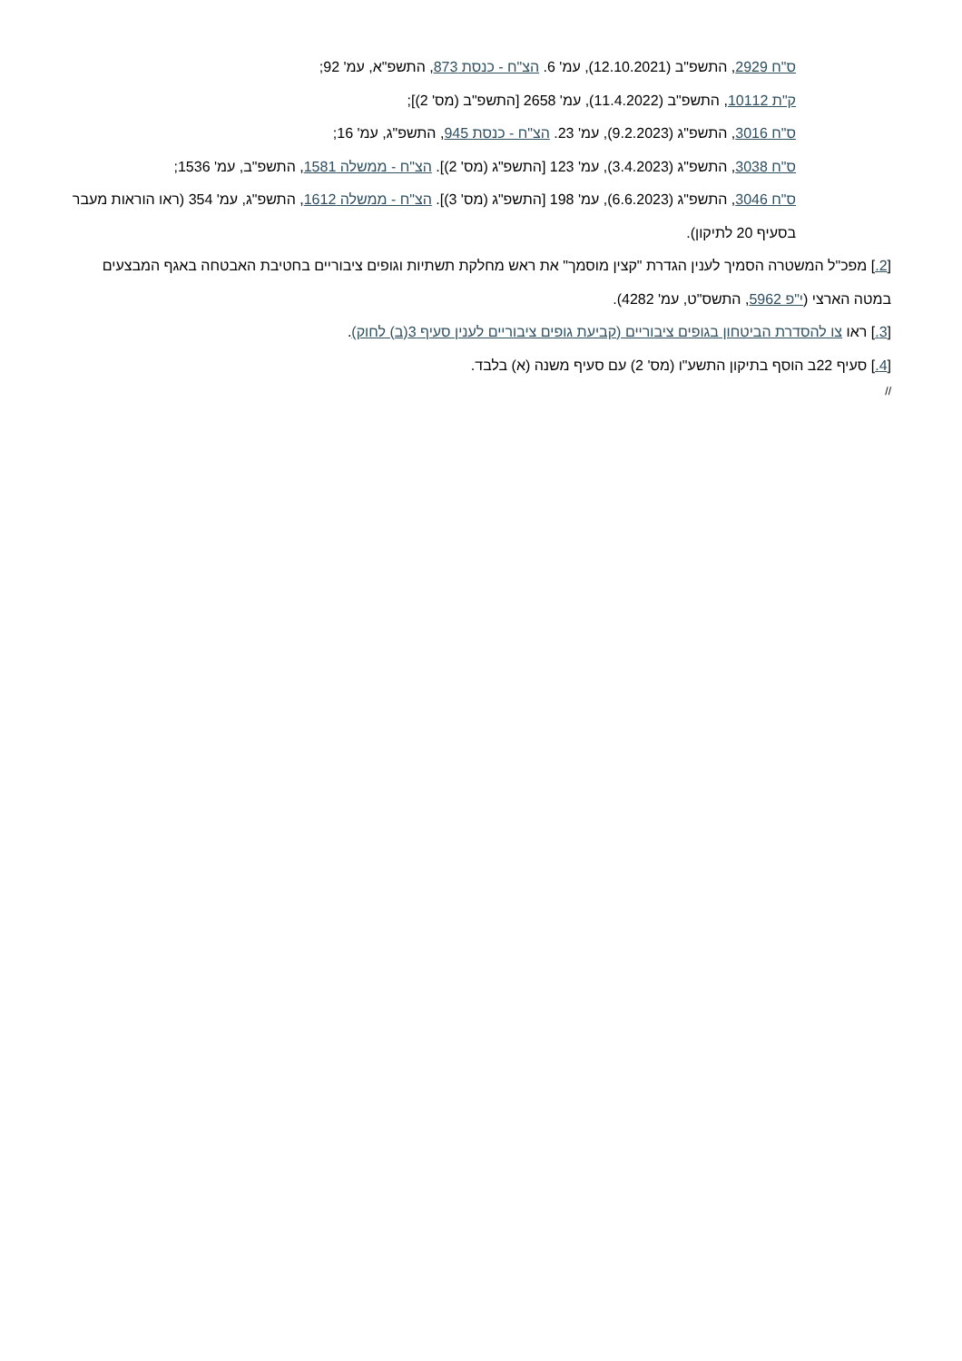ס"ח 2929, התשפ"ב (12.10.2021), עמ' 6. הצ"ח - כנסת 873, התשפ"א, עמ' 92;
ק"ת 10112, התשפ"ב (11.4.2022), עמ' 2658 [התשפ"ב (מס' 2)];
ס"ח 3016, התשפ"ג (9.2.2023), עמ' 23. הצ"ח - כנסת 945, התשפ"ג, עמ' 16;
ס"ח 3038, התשפ"ג (3.4.2023), עמ' 123 [התשפ"ג (מס' 2)]. הצ"ח - ממשלה 1581, התשפ"ב, עמ' 1536;
ס"ח 3046, התשפ"ג (6.6.2023), עמ' 198 [התשפ"ג (מס' 3)]. הצ"ח - ממשלה 1612, התשפ"ג, עמ' 354 (ראו הוראות מעבר בסעיף 20 לתיקון).
[2.] מפכ"ל המשטרה הסמיך לענין הגדרת "קצין מוסמך" את ראש מחלקת תשתיות וגופים ציבוריים בחטיבת האבטחה באגף המבצעים במטה הארצי (י"פ 5962, התשס"ט, עמ' 4282).
[3.] ראו צו להסדרת הביטחון בגופים ציבוריים (קביעת גופים ציבוריים לענין סעיף 3(ב) לחוק).
[4.] סעיף 22ב הוסף בתיקון התשע"ו (מס' 2) עם סעיף משנה (א) בלבד.
//